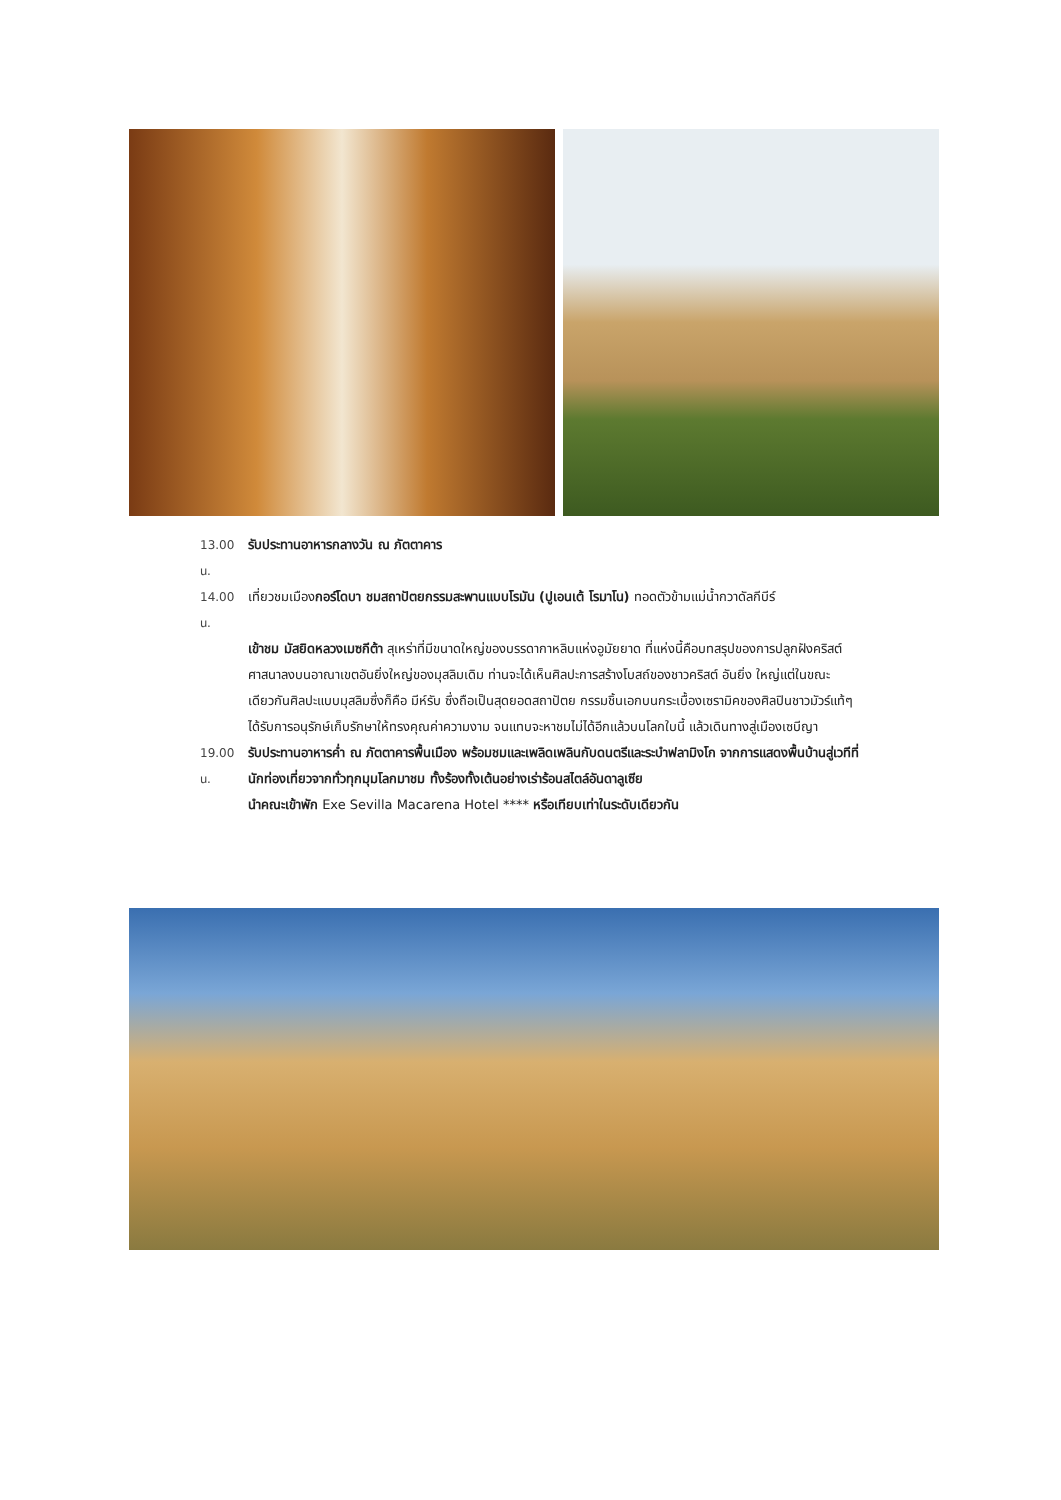13.00 น. รับประทานอาหารกลางวัน ณ ภัตตาคาร
14.00 น. เที่ยวชมเมืองกอร์โดบา ชมสถาปัตยกรรมสะพานแบบโรมัน (ปูเอนเต้ โรมาโน) ทอดตัวข้ามแม่น้ำกวาดัลกีบีร์
เข้าชม มัสยิดหลวงเมซกีต้า สุเหร่าที่มีขนาดใหญ่ของบรรดากาหลิบแห่งอูมัยยาด ที่แห่งนี้คือบทสรุปของการปลูกฝังคริสต์ศาสนาลงบนอาณาเขตอันยิ่งใหญ่ของมุสลิมเดิม ท่านจะได้เห็นศิลปะการสร้างโบสถ์ของชาวคริสต์ อันยิ่ง ใหญ่แต่ในขณะเดียวกันศิลปะแบบมุสลิมซึ่งก็คือ มีห์รับ ซึ่งถือเป็นสุดยอดสถาปัตย กรรมชิ้นเอกบนกระเบื้องเซรามิคของศิลปินชาวมัวร์แท้ๆ ได้รับการอนุรักษ์เก็บรักษาให้ทรงคุณค่าความงาม จนแทบจะหาชมไม่ได้อีกแล้วบนโลกใบนี้ แล้วเดินทางสู่เมืองเซบีญา
19.00 น. รับประทานอาหารค่ำ ณ ภัตตาคารพื้นเมือง พร้อมชมและเพลิดเพลินกับดนตรีและระบำฟลามิงโก จากการแสดงพื้นบ้านสู่เวทีที่นักท่องเที่ยวจากทั่วทุกมุมโลกมาชม ทั้งร้องทั้งเต้นอย่างเร่าร้อนสไตล์อันดาลูเซีย
นำคณะเข้าพัก Exe Sevilla Macarena Hotel **** หรือเทียบเท่าในระดับเดียวกัน